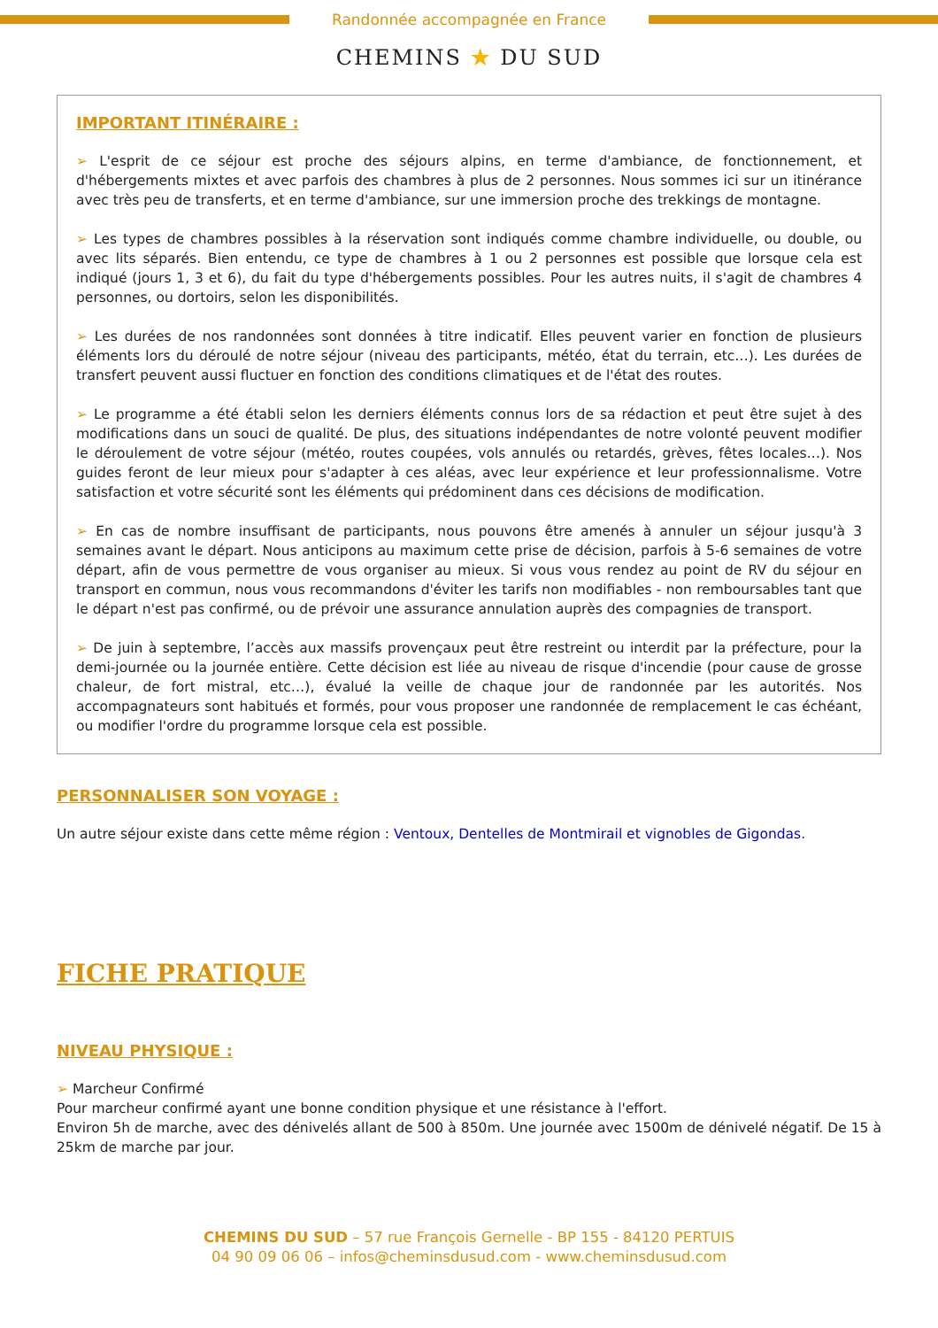Randonnée accompagnée en France
CHEMINS ★ DU SUD
IMPORTANT ITINÉRAIRE :
➢ L'esprit de ce séjour est proche des séjours alpins, en terme d'ambiance, de fonctionnement, et d'hébergements mixtes et avec parfois des chambres à plus de 2 personnes. Nous sommes ici sur un itinérance avec très peu de transferts, et en terme d'ambiance, sur une immersion proche des trekkings de montagne.
➢ Les types de chambres possibles à la réservation sont indiqués comme chambre individuelle, ou double, ou avec lits séparés. Bien entendu, ce type de chambres à 1 ou 2 personnes est possible que lorsque cela est indiqué (jours 1, 3 et 6), du fait du type d'hébergements possibles. Pour les autres nuits, il s'agit de chambres 4 personnes, ou dortoirs, selon les disponibilités.
➢ Les durées de nos randonnées sont données à titre indicatif. Elles peuvent varier en fonction de plusieurs éléments lors du déroulé de notre séjour (niveau des participants, météo, état du terrain, etc…). Les durées de transfert peuvent aussi fluctuer en fonction des conditions climatiques et de l'état des routes.
➢ Le programme a été établi selon les derniers éléments connus lors de sa rédaction et peut être sujet à des modifications dans un souci de qualité. De plus, des situations indépendantes de notre volonté peuvent modifier le déroulement de votre séjour (météo, routes coupées, vols annulés ou retardés, grèves, fêtes locales…). Nos guides feront de leur mieux pour s'adapter à ces aléas, avec leur expérience et leur professionnalisme. Votre satisfaction et votre sécurité sont les éléments qui prédominent dans ces décisions de modification.
➢ En cas de nombre insuffisant de participants, nous pouvons être amenés à annuler un séjour jusqu'à 3 semaines avant le départ. Nous anticipons au maximum cette prise de décision, parfois à 5-6 semaines de votre départ, afin de vous permettre de vous organiser au mieux. Si vous vous rendez au point de RV du séjour en transport en commun, nous vous recommandons d'éviter les tarifs non modifiables - non remboursables tant que le départ n'est pas confirmé, ou de prévoir une assurance annulation auprès des compagnies de transport.
➢ De juin à septembre, l’accès aux massifs provençaux peut être restreint ou interdit par la préfecture, pour la demi-journée ou la journée entière. Cette décision est liée au niveau de risque d'incendie (pour cause de grosse chaleur, de fort mistral, etc…), évalué la veille de chaque jour de randonnée par les autorités. Nos accompagnateurs sont habitués et formés, pour vous proposer une randonnée de remplacement le cas échéant, ou modifier l'ordre du programme lorsque cela est possible.
PERSONNALISER SON VOYAGE :
Un autre séjour existe dans cette même région : Ventoux, Dentelles de Montmirail et vignobles de Gigondas.
FICHE PRATIQUE
NIVEAU PHYSIQUE :
➢ Marcheur Confirmé
Pour marcheur confirmé ayant une bonne condition physique et une résistance à l'effort.
Environ 5h de marche, avec des dénivelés allant de 500 à 850m. Une journée avec 1500m de dénivelé négatif. De 15 à 25km de marche par jour.
CHEMINS DU SUD – 57 rue François Gernelle - BP 155 - 84120 PERTUIS
04 90 09 06 06 – infos@cheminsdusud.com - www.cheminsdusud.com